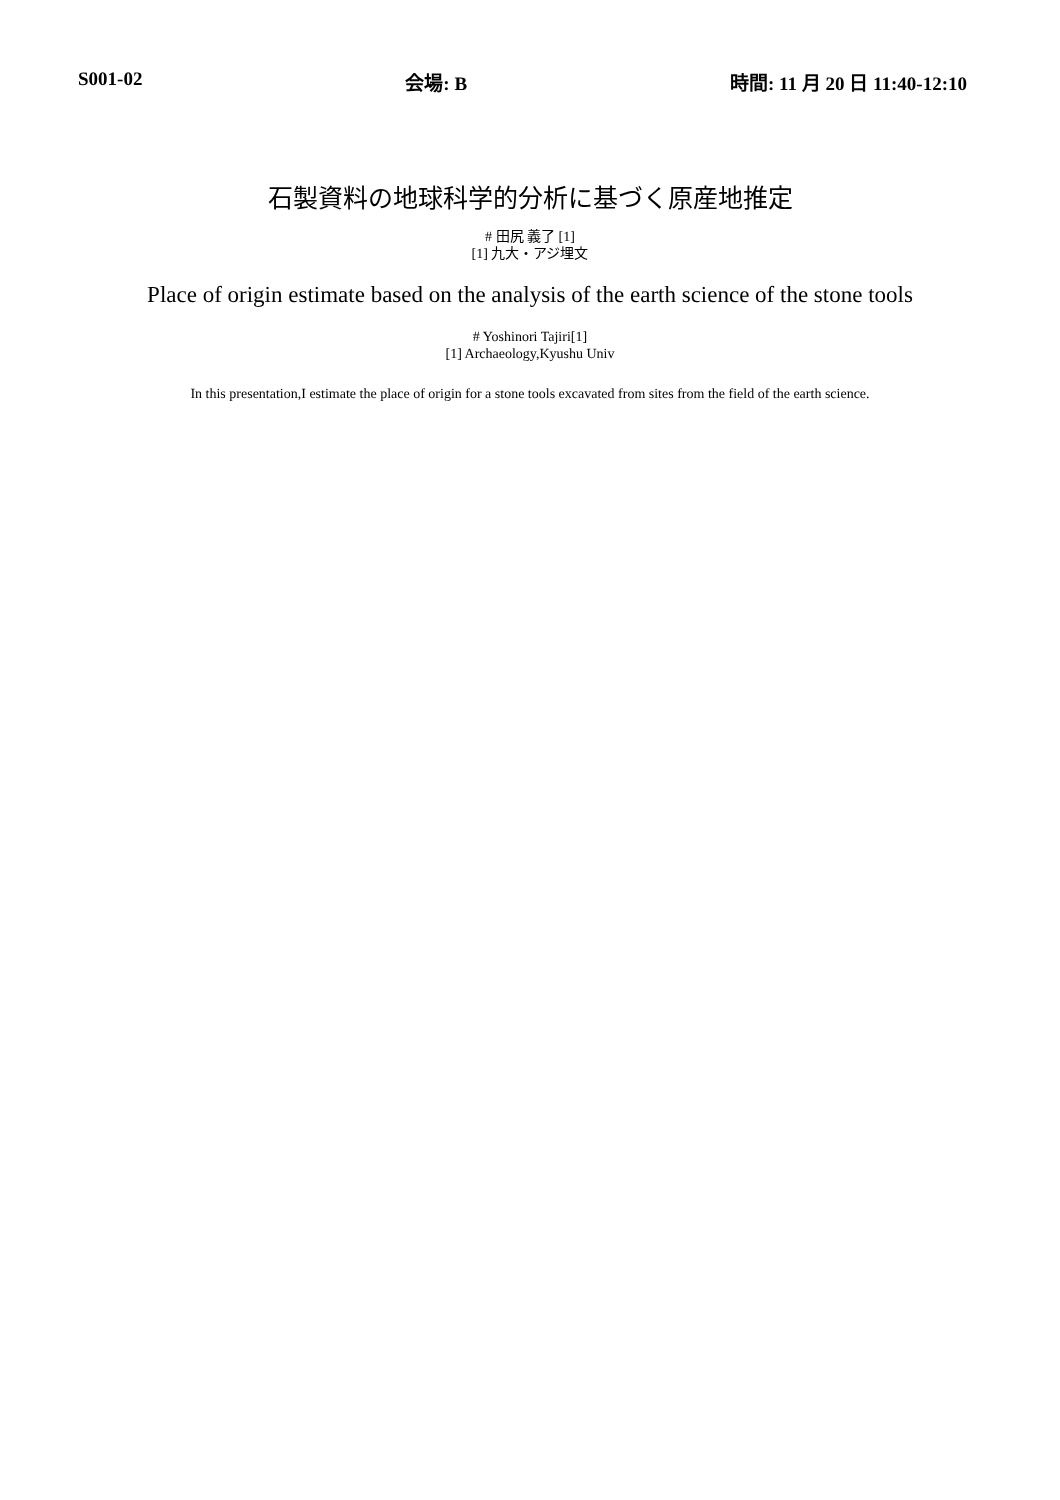S001-02 会場: B 時間: 11 月 20 日 11:40-12:10
石製資料の地球科学的分析に基づく原産地推定
# 田尻 義了 [1]
[1] 九大・アジ埋文
Place of origin estimate based on the analysis of the earth science of the stone tools
# Yoshinori Tajiri[1]
[1] Archaeology,Kyushu Univ
In this presentation,I estimate the place of origin for a stone tools excavated from sites from the field of the earth science.